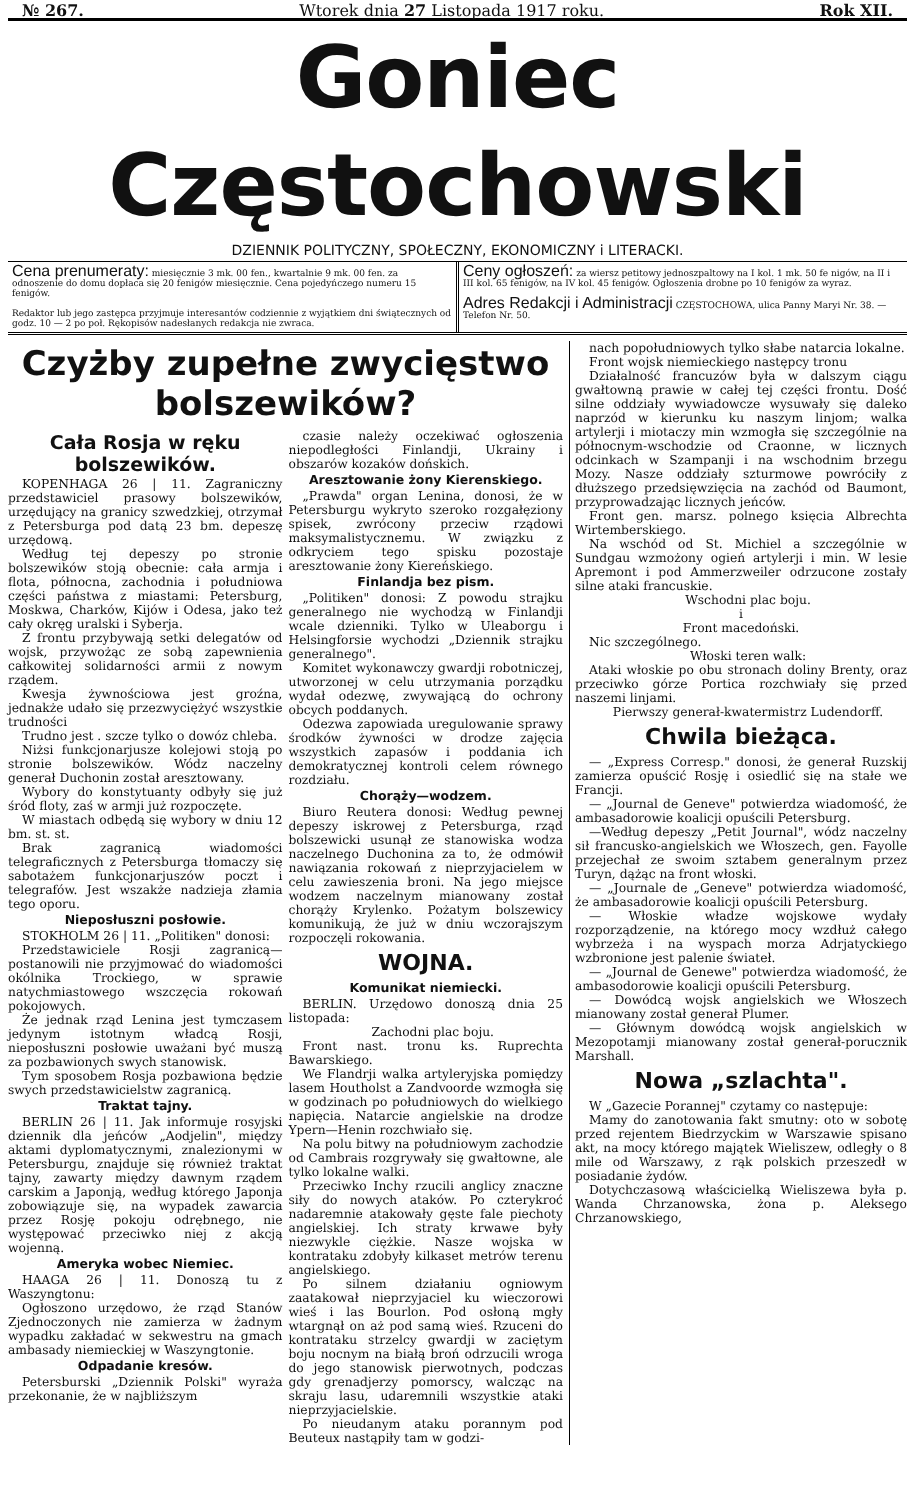№ 267. Wtorek dnia 27 Listopada 1917 roku. Rok XII.
Goniec Częstochowski
DZIENNIK POLITYCZNY, SPOŁECZNY, EKONOMICZNY i LITERACKI.
Cena prenumeraty: miesięcznie 3 mk. 00 fen., kwartalnie 9 mk. 00 fen. za odnoszenie do domu dopłaca się 20 fenigów miesięcznie. Cena pojedyńczego numeru 15 fenigów.
Redaktor lub jego zastępca przyjmuje interesantów codziennie z wyjątkiem dni świątecznych od godz. 10 — 2 po poł. Rękopisów nadesłanych redakcja nie zwraca.
Ceny ogłoszeń: za wiersz petitowy jednoszpaltowy na I kol. 1 mk. 50 fe nigów, na II i III kol. 65 fenigów, na IV kol. 45 fenigów. Ogłoszenia drobne po 10 fenigów za wyraz.
Adres Redakcji i Administracji CZĘSTOCHOWA, ulica Panny Maryi Nr. 38. — Telefon Nr. 50.
Czyżby zupełne zwycięstwo bolszewików?
Cała Rosja w ręku bolszewików.
KOPENHAGA 26 | 11. Zagraniczny przedstawiciel prasowy bolszewików, urzędujący na granicy szwedzkiej, otrzymał z Petersburga pod datą 23 bm. depeszę urzędową.
Według tej depeszy po stronie bolszewików stoją obecnie: cała armja i flota, północna, zachodnia i południowa części państwa z miastami: Petersburg, Moskwa, Charków, Kijów i Odesa, jako też cały okręg uralski i Syberja.
Z frontu przybywają setki delegatów od wojsk, przywożąc ze sobą zapewnienia całkowitej solidarności armii z nowym rządem.
Kwesja żywnościowa jest groźna, jednakże udało się przezwyciężyć wszystkie trudności
Trudno jest . szcze tylko o dowóz chleba.
Niżsi funkcjonarjusze kolejowi stoją po stronie bolszewików. Wódz naczelny generał Duchonin został aresztowany.
Wybory do konstytuanty odbyły się już śród floty, zaś w armji już rozpoczęte.
W miastach odbędą się wybory w dniu 12 bm. st. st.
Brak zagranicą wiadomości telegraficznych z Petersburga tłomaczy się sabotażem funkcjonarjuszów poczt i telegrafów. Jest wszakże nadzieja złamia tego oporu.
Nieposłuszni posłowie.
STOKHOLM 26 | 11. „Politiken" donosi:
Przedstawiciele Rosji zagranicą—postanowili nie przyjmować do wiadomości okólnika Trockiego, w sprawie natychmiastowego wszczęcia rokowań pokojowych.
Że jednak rząd Lenina jest tymczasem jedynym istotnym władcą Rosji, nieposłuszni posłowie uważani być muszą za pozbawionych swych stanowisk.
Tym sposobem Rosja pozbawiona będzie swych przedstawicielstw zagranicą.
Traktat tajny.
BERLIN 26 | 11. Jak informuje rosyjski dziennik dla jeńców „Aodjelin", między aktami dyplomatycznymi, znalezionymi w Petersburgu, znajduje się również traktat tajny, zawarty między dawnym rządem carskim a Japonją, według którego Japonja zobowiązuje się, na wypadek zawarcia przez Rosję pokoju odrębnego, nie występować przeciwko niej z akcją wojenną.
Ameryka wobec Niemiec.
HAAGA 26 | 11. Donoszą tu z Waszyngtonu:
Ogłoszono urzędowo, że rząd Stanów Zjednoczonych nie zamierza w żadnym wypadku zakładać w sekwestru na gmach ambasady niemieckiej w Waszyngtonie.
Odpadanie kresów.
Petersburski „Dziennik Polski" wyraża przekonanie, że w najbliższym
czasie należy oczekiwać ogłoszenia niepodległości Finlandji, Ukrainy i obszarów kozaków dońskich.
Aresztowanie żony Kierenskiego.
„Prawda" organ Lenina, donosi, że w Petersburgu wykryto szeroko rozgałęziony spisek, zwrócony przeciw rządowi maksymalistycznemu. W związku z odkryciem tego spisku pozostaje aresztowanie żony Kiereńskiego.
Finlandja bez pism.
„Politiken" donosi: Z powodu strajku generalnego nie wychodzą w Finlandji wcale dzienniki. Tylko w Uleaborgu i Helsingforsie wychodzi „Dziennik strajku generalnego".
Komitet wykonawczy gwardji robotniczej, utworzonej w celu utrzymania porządku wydał odezwę, zwywającą do ochrony obcych poddanych.
Odezwa zapowiada uregulowanie sprawy środków żywności w drodze zajęcia wszystkich zapasów i poddania ich demokratycznej kontroli celem równego rozdziału.
Chorąży—wodzem.
Biuro Reutera donosi: Według pewnej depeszy iskrowej z Petersburga, rząd bolszewicki usunął ze stanowiska wodza naczelnego Duchonina za to, że odmówił nawiązania rokowań z nieprzyjacielem w celu zawieszenia broni. Na jego miejsce wodzem naczelnym mianowany został chorąży Krylenko. Pożatym bolszewicy komunikują, że już w dniu wczorajszym rozpoczęli rokowania.
WOJNA.
Komunikat niemiecki.
BERLIN. Urzędowo donoszą dnia 25 listopada:
Zachodni plac boju.
Front nast. tronu ks. Ruprechta Bawarskiego.
We Flandrji walka artyleryjska pomiędzy lasem Houtholst a Zandvoorde wzmogła się w godzinach po południowych do wielkiego napięcia. Natarcie angielskie na drodze Ypern—Henin rozchwiało się.
Na polu bitwy na południowym zachodzie od Cambrais rozgrywały się gwałtowne, ale tylko lokalne walki.
Przeciwko Inchy rzucili anglicy znaczne siły do nowych ataków. Po czterykroć nadaremnie atakowały gęste fale piechoty angielskiej. Ich straty krwawe były niezwykle ciężkie. Nasze wojska w kontrataku zdobyły kilkaset metrów terenu angielskiego.
Po silnem działaniu ogniowym zaatakował nieprzyjaciel ku wieczorowi wieś i las Bourlon. Pod osłoną mgły wtargnął on aż pod samą wieś. Rzuceni do kontrataku strzelcy gwardji w zaciętym boju nocnym na białą broń odrzucili wroga do jego stanowisk pierwotnych, podczas gdy grenadjerzy pomorscy, walcząc na skraju lasu, udaremnili wszystkie ataki nieprzyjacielskie.
Po nieudanym ataku porannym pod Beuteux nastąpiły tam w godzi-
nach popołudniowych tylko słabe natarcia lokalne.
Front wojsk niemieckiego następcy tronu
Działalność francuzów była w dalszym ciągu gwałtowną prawie w całej tej części frontu. Dość silne oddziały wywiadowcze wysuwały się daleko naprzód w kierunku ku naszym linjom; walka artylerji i miotaczy min wzmogła się szczególnie na północnym-wschodzie od Craonne, w licznych odcinkach w Szampanji i na wschodnim brzegu Mozy. Nasze oddziały szturmowe powróciły z dłuższego przedsięwzięcia na zachód od Baumont, przyprowadzając licznych jeńców.
Front gen. marsz. polnego księcia Albrechta Wirtemberskiego.
Na wschód od St. Michiel a szczególnie w Sundgau wzmożony ogień artylerji i min. W lesie Apremont i pod Ammerzweiler odrzucone zostały silne ataki francuskie.
Wschodni plac boju.
i
Front macedoński.
Nic szczególnego.
Włoski teren walk:
Ataki włoskie po obu stronach doliny Brenty, oraz przeciwko górze Portica rozchwiały się przed naszemi linjami.
Pierwszy generał-kwatermistrz Ludendorff.
Chwila bieżąca.
— „Express Corresp." donosi, że generał Ruzskij zamierza opuścić Rosję i osiedlić się na stałe we Francji.
— „Journal de Geneve" potwierdza wiadomość, że ambasadorowie koalicji opuścili Petersburg.
—Według depeszy „Petit Journal", wódz naczelny sił francusko-angielskich we Włoszech, gen. Fayolle przejechał ze swoim sztabem generalnym przez Turyn, dążąc na front włoski.
— „Journale de „Geneve" potwierdza wiadomość, że ambasadorowie koalicji opuścili Petersburg.
— Włoskie władze wojskowe wydały rozporządzenie, na którego mocy wzdłuż całego wybrzeża i na wyspach morza Adrjatyckiego wzbronione jest palenie świateł.
— „Journal de Genewe" potwierdza wiadomość, że ambasodorowie koalicji opuścili Petersburg.
— Dowódcą wojsk angielskich we Włoszech mianowany został generał Plumer.
— Głównym dowódcą wojsk angielskich w Mezopotamji mianowany został generał-porucznik Marshall.
Nowa „szlachta".
W „Gazecie Porannej" czytamy co następuje:
Mamy do zanotowania fakt smutny: oto w sobotę przed rejentem Biedrzyckim w Warszawie spisano akt, na mocy którego majątek Wieliszew, odległy o 8 mile od Warszawy, z rąk polskich przeszedł w posiadanie żydów.
Dotychczasową właścicielką Wieliszewa była p. Wanda Chrzanowska, żona p. Aleksego Chrzanowskiego,